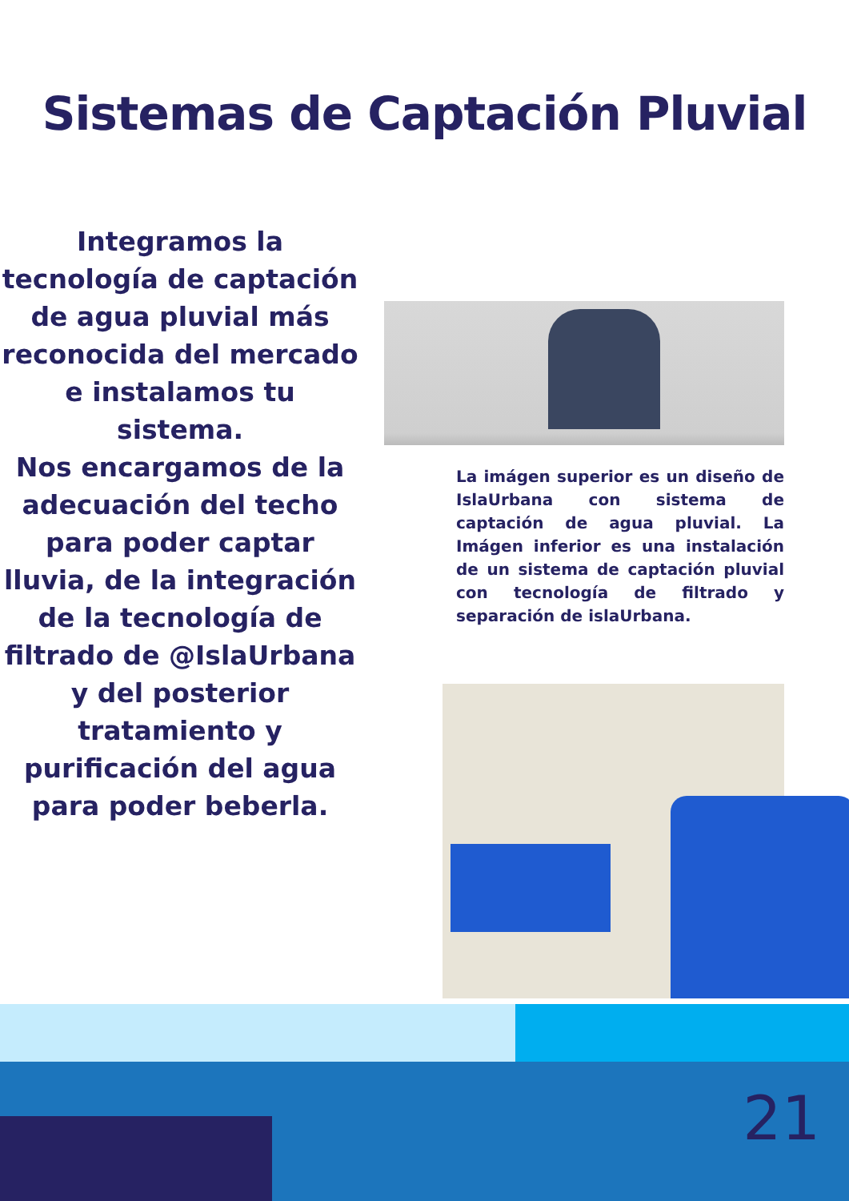Sistemas de Captación Pluvial
Integramos la tecnología de captación de agua pluvial más reconocida del mercado e instalamos tu sistema.
Nos encargamos de la adecuación del techo para poder captar lluvia, de la integración de la tecnología de filtrado de @IslaUrbana y del posterior tratamiento y purificación del agua para poder beberla.
La imágen superior es un diseño de IslaUrbana con sistema de captación de agua pluvial. La Imágen inferior es una instalación de un sistema de captación pluvial con tecnología de filtrado y separación de islaUrbana.
21